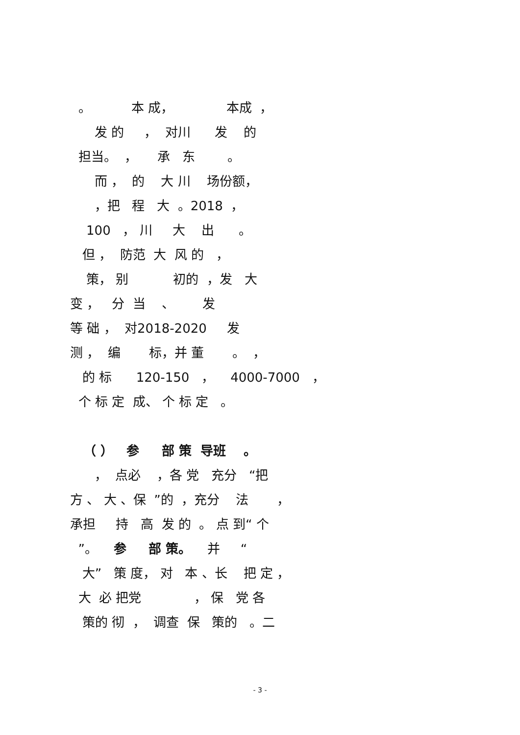。 本 成， 本成 ，
发 的 ， 对川 发 的
担当。 ， 承 东 。
而 ， 的 大 川 场份额，
，把 程 大 。2018 ，
100 ， 川 大 出 。
但 ， 防范 大 风 的 ，
策， 别 初的 ，发 大
变 ， 分 当 、 发
等 础 ， 对2018-2020 发
测 ， 编 标，并 董 。 ，
的 标 120-150 ， 4000-7000 ，
个 标 定 成、 个 标 定 。
（ ） 参 部 策 导班 。
， 点必 ，各 党 充分 “把
方 、 大 、保 ”的 ，充分 法 ，
承担 持 高 发 的 。 点 到“ 个
”。 参 部 策。 并 “
大” 策 度， 对 本 、长 把 定 ，
大 必 把党 ， 保 党 各
策的 彻 ， 调查 保 策的 。二
- 3 -